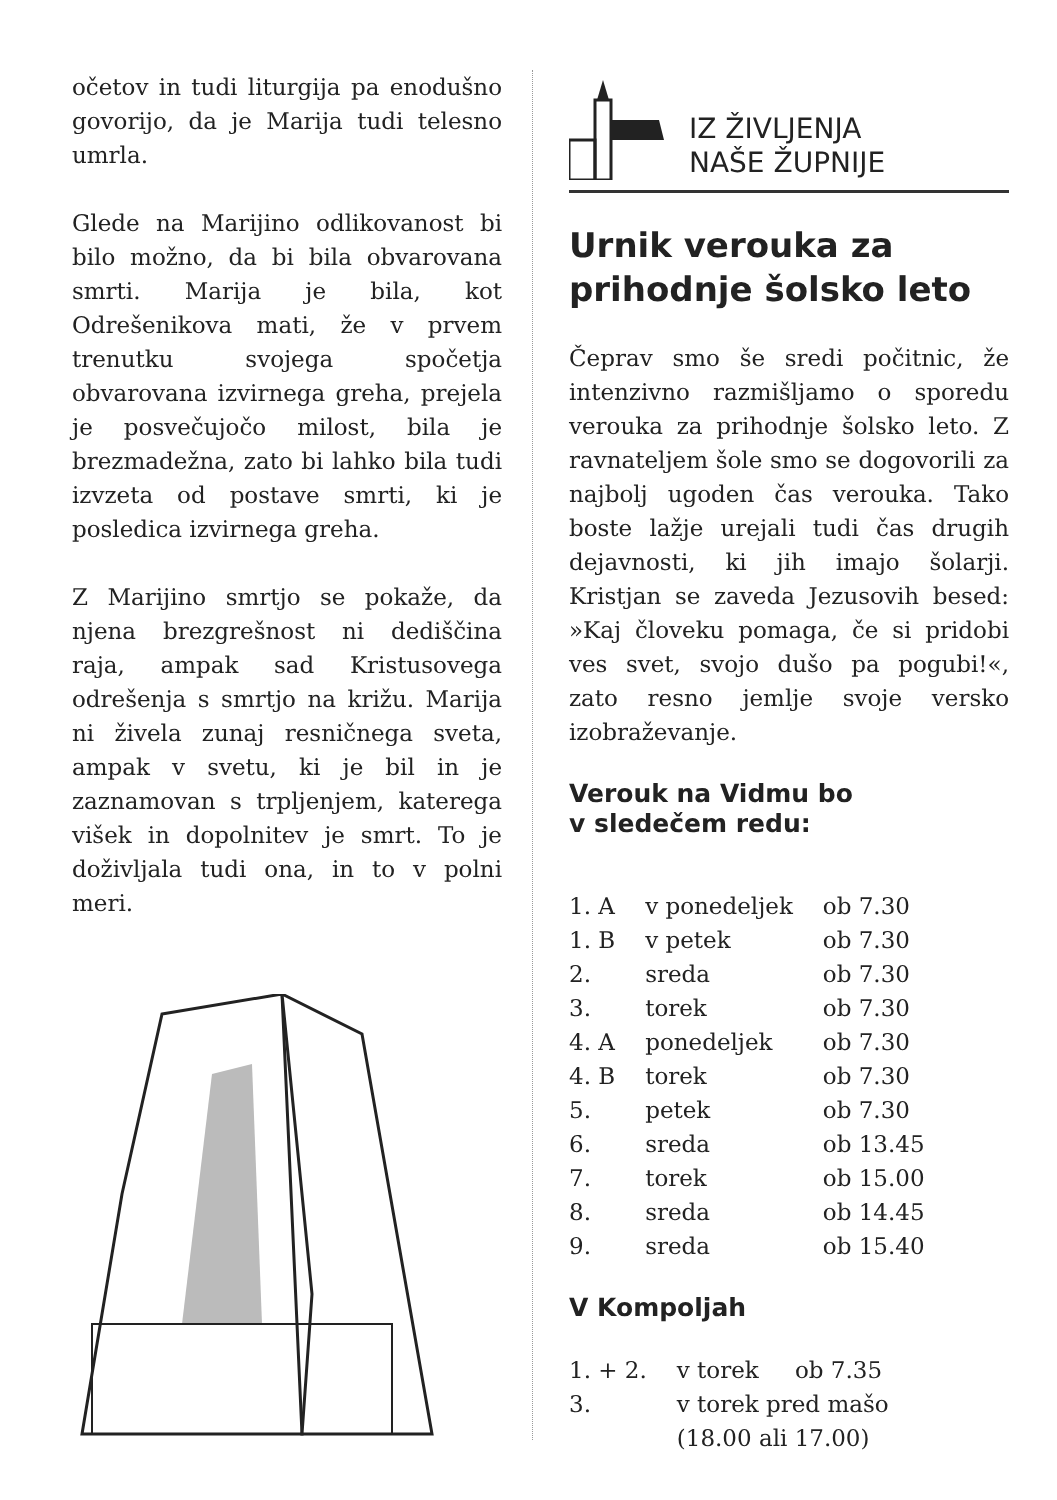očetov in tudi liturgija pa enodušno govorijo, da je Marija tudi telesno umrla.
Glede na Marijino odlikovanost bi bilo možno, da bi bila obvarovana smrti. Marija je bila, kot Odrešenikova mati, že v prvem trenutku svojega spočetja obvarovana izvirnega greha, prejela je posvečujočo milost, bila je brezmadežna, zato bi lahko bila tudi izvzeta od postave smrti, ki je posledica izvirnega greha.
Z Marijino smrtjo se pokaže, da njena brezgrešnost ni dediščina raja, ampak sad Kristusovega odrešenja s smrtjo na križu. Marija ni živela zunaj resničnega sveta, ampak v svetu, ki je bil in je zaznamovan s trpljenjem, katerega višek in dopolnitev je smrt. To je doživljala tudi ona, in to v polni meri.
IZ ŽIVLJENJA
NAŠE ŽUPNIJE
Urnik verouka za prihodnje šolsko leto
Čeprav smo še sredi počitnic, že intenzivno razmišljamo o sporedu verouka za prihodnje šolsko leto. Z ravnateljem šole smo se dogovorili za najbolj ugoden čas verouka. Tako boste lažje urejali tudi čas drugih dejavnosti, ki jih imajo šolarji. Kristjan se zaveda Jezusovih besed: »Kaj človeku pomaga, če si pridobi ves svet, svojo dušo pa pogubi!«, zato resno jemlje svoje versko izobraževanje.
Verouk na Vidmu bo
v sledečem redu:
| 1. A | v ponedeljek | ob 7.30 |
| 1. B | v petek | ob 7.30 |
| 2. | sreda | ob 7.30 |
| 3. | torek | ob 7.30 |
| 4. A | ponedeljek | ob 7.30 |
| 4. B | torek | ob 7.30 |
| 5. | petek | ob 7.30 |
| 6. | sreda | ob 13.45 |
| 7. | torek | ob 15.00 |
| 8. | sreda | ob 14.45 |
| 9. | sreda | ob 15.40 |
V Kompoljah
| 1. + 2. | v torek | ob 7.35 |
| 3. | v torek pred mašo (18.00 ali 17.00) | |